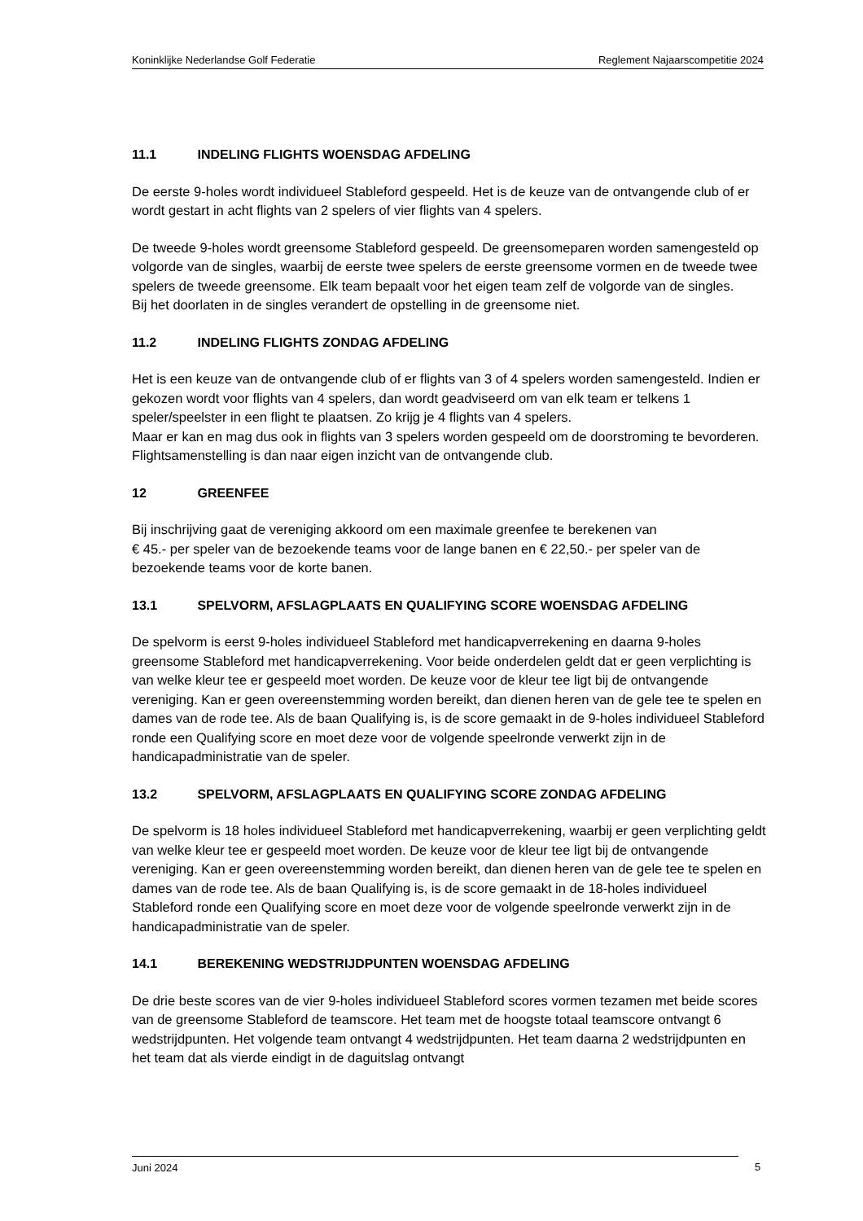Koninklijke Nederlandse Golf Federatie Reglement Najaarscompetitie 2024
11.1 INDELING FLIGHTS WOENSDAG AFDELING
De eerste 9-holes wordt individueel Stableford gespeeld. Het is de keuze van de ontvangende club of er wordt gestart in acht flights van 2 spelers of vier flights van 4 spelers.
De tweede 9-holes wordt greensome Stableford gespeeld. De greensomeparen worden samengesteld op volgorde van de singles, waarbij de eerste twee spelers de eerste greensome vormen en de tweede twee spelers de tweede greensome. Elk team bepaalt voor het eigen team zelf de volgorde van de singles.
Bij het doorlaten in de singles verandert de opstelling in de greensome niet.
11.2 INDELING FLIGHTS ZONDAG AFDELING
Het is een keuze van de ontvangende club of er flights van 3 of 4 spelers worden samengesteld. Indien er gekozen wordt voor flights van 4 spelers, dan wordt geadviseerd om van elk team er telkens 1 speler/speelster in een flight te plaatsen. Zo krijg je 4 flights van 4 spelers.
Maar er kan en mag dus ook in flights van 3 spelers worden gespeeld om de doorstroming te bevorderen. Flightsamenstelling is dan naar eigen inzicht van de ontvangende club.
12 GREENFEE
Bij inschrijving gaat de vereniging akkoord om een maximale greenfee te berekenen van
€ 45.- per speler van de bezoekende teams voor de lange banen en € 22,50.- per speler van de bezoekende teams voor de korte banen.
13.1 SPELVORM, AFSLAGPLAATS EN QUALIFYING SCORE WOENSDAG AFDELING
De spelvorm is eerst 9-holes individueel Stableford met handicapverrekening en daarna 9-holes greensome Stableford met handicapverrekening. Voor beide onderdelen geldt dat er geen verplichting is van welke kleur tee er gespeeld moet worden. De keuze voor de kleur tee ligt bij de ontvangende vereniging. Kan er geen overeenstemming worden bereikt, dan dienen heren van de gele tee te spelen en dames van de rode tee. Als de baan Qualifying is, is de score gemaakt in de 9-holes individueel Stableford ronde een Qualifying score en moet deze voor de volgende speelronde verwerkt zijn in de handicapadministratie van de speler.
13.2 SPELVORM, AFSLAGPLAATS EN QUALIFYING SCORE ZONDAG AFDELING
De spelvorm is 18 holes individueel Stableford met handicapverrekening, waarbij er geen verplichting geldt van welke kleur tee er gespeeld moet worden. De keuze voor de kleur tee ligt bij de ontvangende vereniging. Kan er geen overeenstemming worden bereikt, dan dienen heren van de gele tee te spelen en dames van de rode tee. Als de baan Qualifying is, is de score gemaakt in de 18-holes individueel Stableford ronde een Qualifying score en moet deze voor de volgende speelronde verwerkt zijn in de handicapadministratie van de speler.
14.1 BEREKENING WEDSTRIJDPUNTEN WOENSDAG AFDELING
De drie beste scores van de vier 9-holes individueel Stableford scores vormen tezamen met beide scores van de greensome Stableford de teamscore. Het team met de hoogste totaal teamscore ontvangt 6 wedstrijdpunten. Het volgende team ontvangt 4 wedstrijdpunten. Het team daarna 2 wedstrijdpunten en het team dat als vierde eindigt in de daguitslag ontvangt
Juni 2024 5